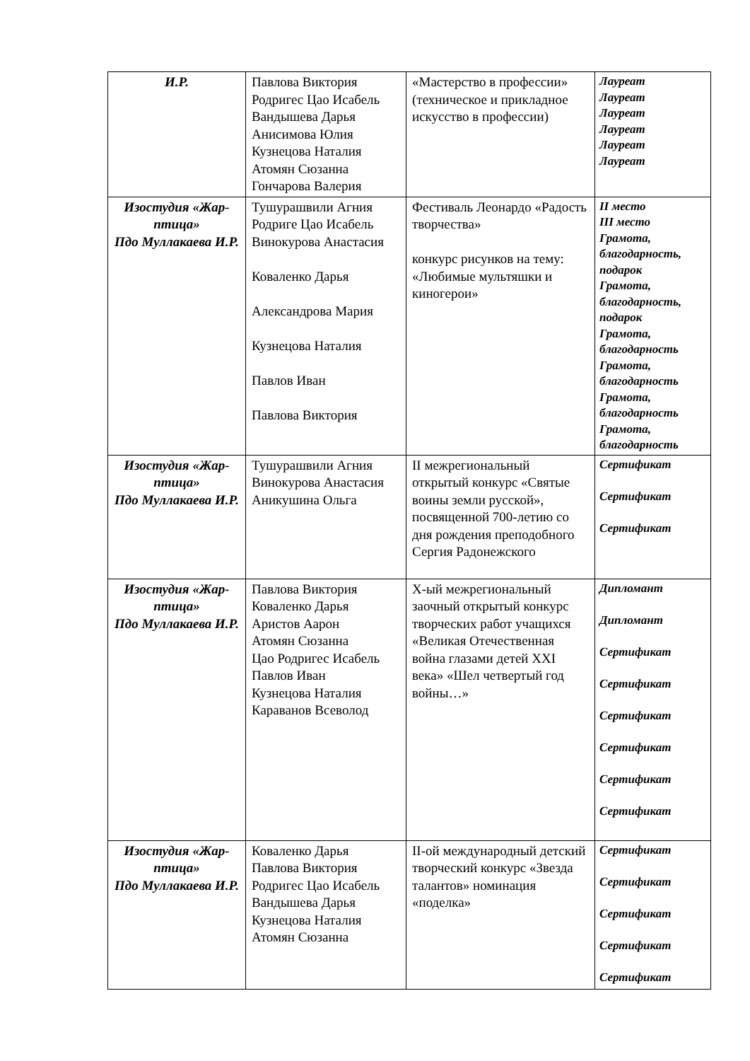| И.Р. | Павлова Виктория Родригес Цао Исабель Вандышева Дарья Анисимова Юлия Кузнецова Наталия Атомян Сюзанна Гончарова Валерия | «Мастерство в профессии» (техническое и прикладное искусство в профессии) | Лауреат Лауреат Лауреат Лауреат Лауреат Лауреат |
| Изостудия «Жар-птица» Пдо Муллакаева И.Р. | Тушурашвили Агния Родриге Цао Исабель Винокурова Анастасия Коваленко Дарья Александрова Мария Кузнецова Наталия Павлов Иван Павлова Виктория | Фестиваль Леонардо «Радость творчества» конкурс рисунков на тему: «Любимые мультяшки и киногерои» | II место III место Грамота, благодарность, подарок Грамота, благодарность, подарок Грамота, благодарность Грамота, благодарность Грамота, благодарность Грамота, благодарность |
| Изостудия «Жар-птица» Пдо Муллакаева И.Р. | Тушурашвили Агния Винокурова Анастасия Аникушина Ольга | II межрегиональный открытый конкурс «Святые воины земли русской», посвященной 700-летию со дня рождения преподобного Сергия Радонежского | Сертификат Сертификат Сертификат |
| Изостудия «Жар-птица» Пдо Муллакаева И.Р. | Павлова Виктория Коваленко Дарья Аристов Аарон Атомян Сюзанна Цао Родригес Исабель Павлов Иван Кузнецова Наталия Караванов Всеволод | Х-ый межрегиональный заочный открытый конкурс творческих работ учащихся «Великая Отечественная война глазами детей XXI века» «Шел четвертый год войны…» | Дипломант Дипломант Сертификат Сертификат Сертификат Сертификат Сертификат Сертификат |
| Изостудия «Жар-птица» Пдо Муллакаева И.Р. | Коваленко Дарья Павлова Виктория Родригес Цао Исабель Вандышева Дарья Кузнецова Наталия Атомян Сюзанна | II-ой международный детский творческий конкурс «Звезда талантов» номинация «поделка» | Сертификат Сертификат Сертификат Сертификат Сертификат |